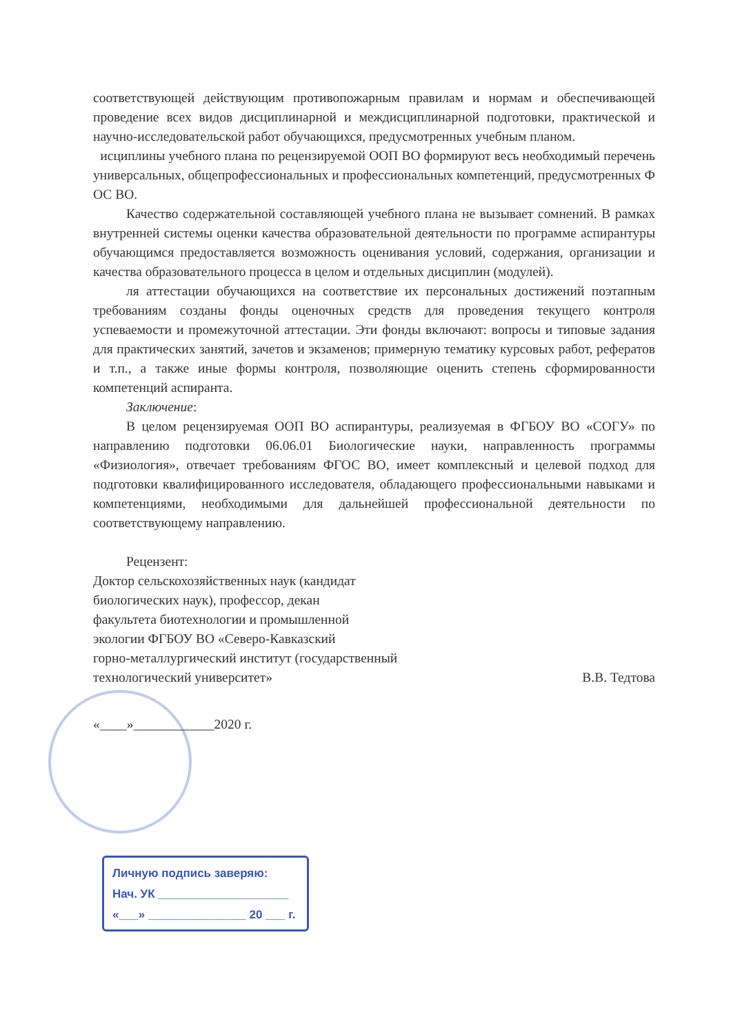соответствующей действующим противопожарным правилам и нормам и обеспечивающей проведение всех видов дисциплинарной и междисциплинарной подготовки, практической и научно-исследовательской работ обучающихся, предусмотренных учебным планом.
исциплины учебного плана по рецензируемой ООП ВО формируют весь необходимый перечень универсальных, общепрофессиональных и профессиональных компетенций, предусмотренных Ф ОС ВО.
Качество содержательной составляющей учебного плана не вызывает сомнений. В рамках внутренней системы оценки качества образовательной деятельности по программе аспирантуры обучающимся предоставляется возможность оценивания условий, содержания, организации и качества образовательного процесса в целом и отдельных дисциплин (модулей).
ля аттестации обучающихся на соответствие их персональных достижений поэтапным требованиям созданы фонды оценочных средств для проведения текущего контроля успеваемости и промежуточной аттестации. Эти фонды включают: вопросы и типовые задания для практических занятий, зачетов и экзаменов; примерную тематику курсовых работ, рефератов и т.п., а также иные формы контроля, позволяющие оценить степень сформированности компетенций аспиранта.
Заключение:
В целом рецензируемая ООП ВО аспирантуры, реализуемая в ФГБОУ ВО «СОГУ» по направлению подготовки 06.06.01 Биологические науки, направленность программы «Физиология», отвечает требованиям ФГОС ВО, имеет комплексный и целевой подход для подготовки квалифицированного исследователя, обладающего профессиональными навыками и компетенциями, необходимыми для дальнейшей профессиональной деятельности по соответствующему направлению.
Рецензент:
Доктор сельскохозяйственных наук (кандидат
биологических наук), профессор, декан
факультета биотехнологии и промышленной
экологии ФГБОУ ВО «Северо-Кавказский
горно-металлургический институт (государственный
технологический университет» В.В. Тедтова
«____»____________2020 г.
Личную подпись заверяю:
Нач. УК ____________________
«___» _______________ 20 ___ г.